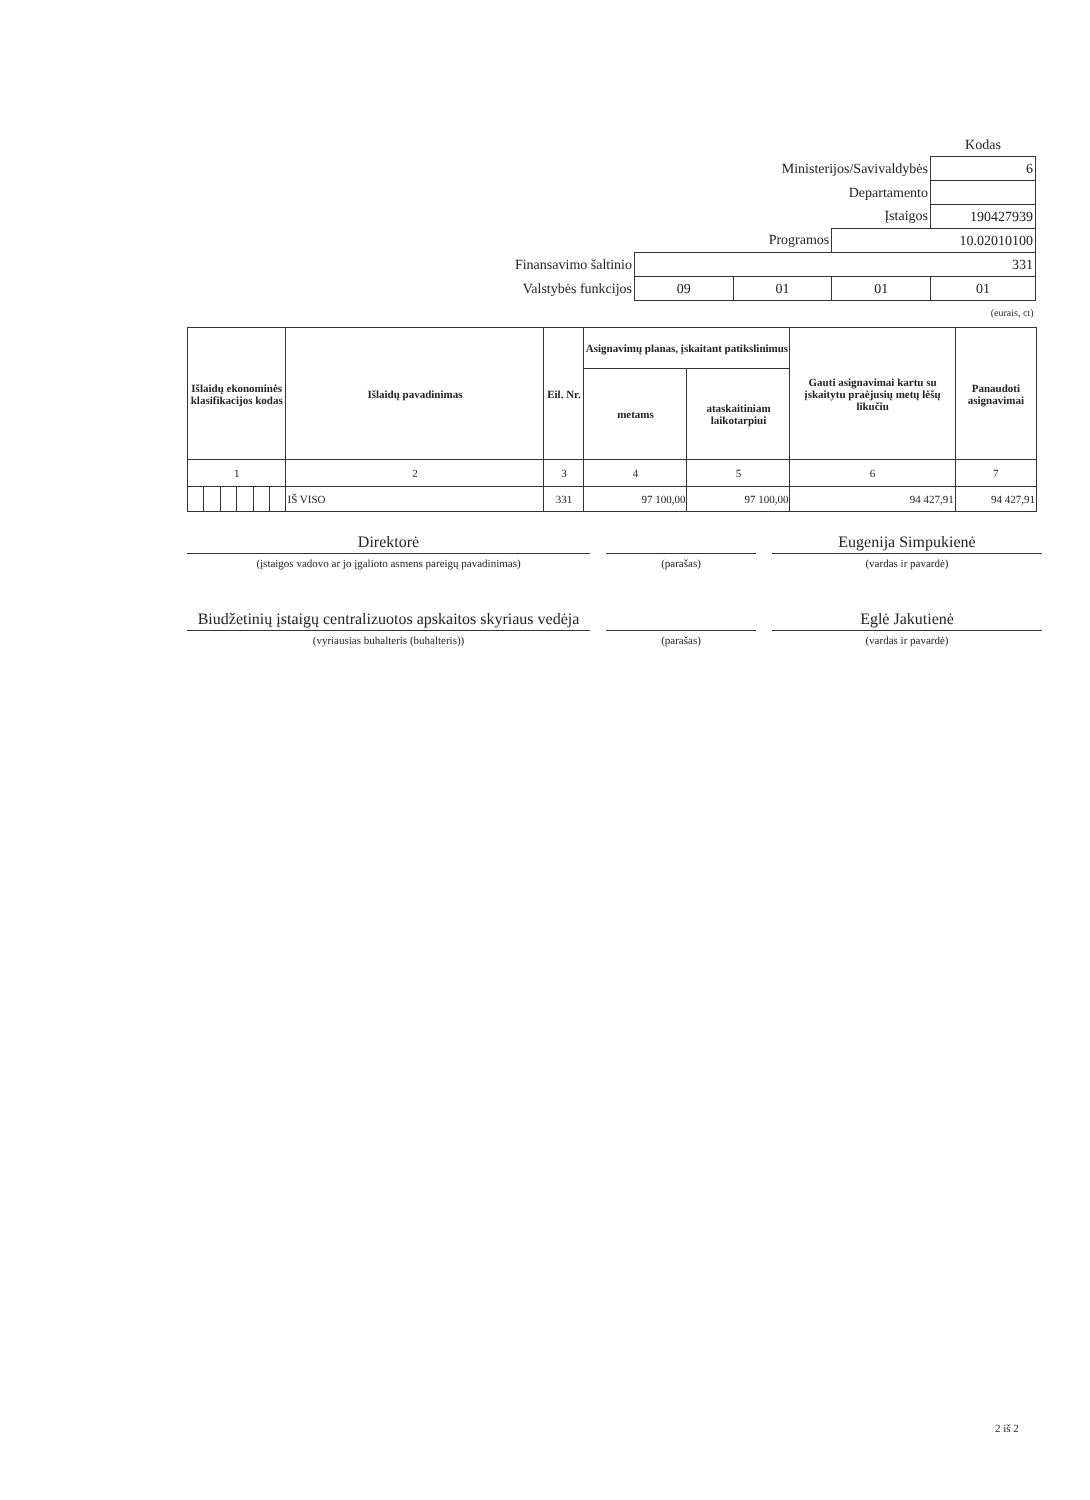| | | | | Kodas |
| Ministerijos/Savivaldybės | | | | 6 |
| Departamento | | | | |
| Įstaigos | | | | 190427939 |
| Programos | | | 10.02010100 | |
| Finansavimo šaltinio | 331 | | | |
| Valstybės funkcijos | 09 | 01 | 01 | 01 |
| (eurais, ct) | | | | |
| Išlaidų ekonominės klasifikacijos kodas | | | | | | Išlaidų pavadinimas | Eil. Nr. | Asignavimų planas, įskaitant patikslinimus | | Gauti asignavimai kartu su įskaitytu praėjusių metų lėšų likučiu | Panaudoti asignavimai |
| --- | --- | --- | --- | --- | --- | --- | --- | --- | --- | --- | --- |
| | | | | | | | | metams | ataskaitiniam laikotarpiui | | |
| 1 | | | | | | 2 | 3 | 4 | 5 | 6 | 7 |
| | | | | | | IŠ VISO | 331 | 97 100,00 | 97 100,00 | 94 427,91 | 94 427,91 |
Direktorė Eugenija Simpukienė
(įstaigos vadovo ar jo įgalioto asmens pareigų pavadinimas) (parašas) (vardas ir pavardė)
Biudžetinių įstaigų centralizuotos apskaitos skyriaus vedėja
Eglė Jakutienė
(vyriausias buhalteris (buhalteris)) (parašas) (vardas ir pavardė)
2 iš 2